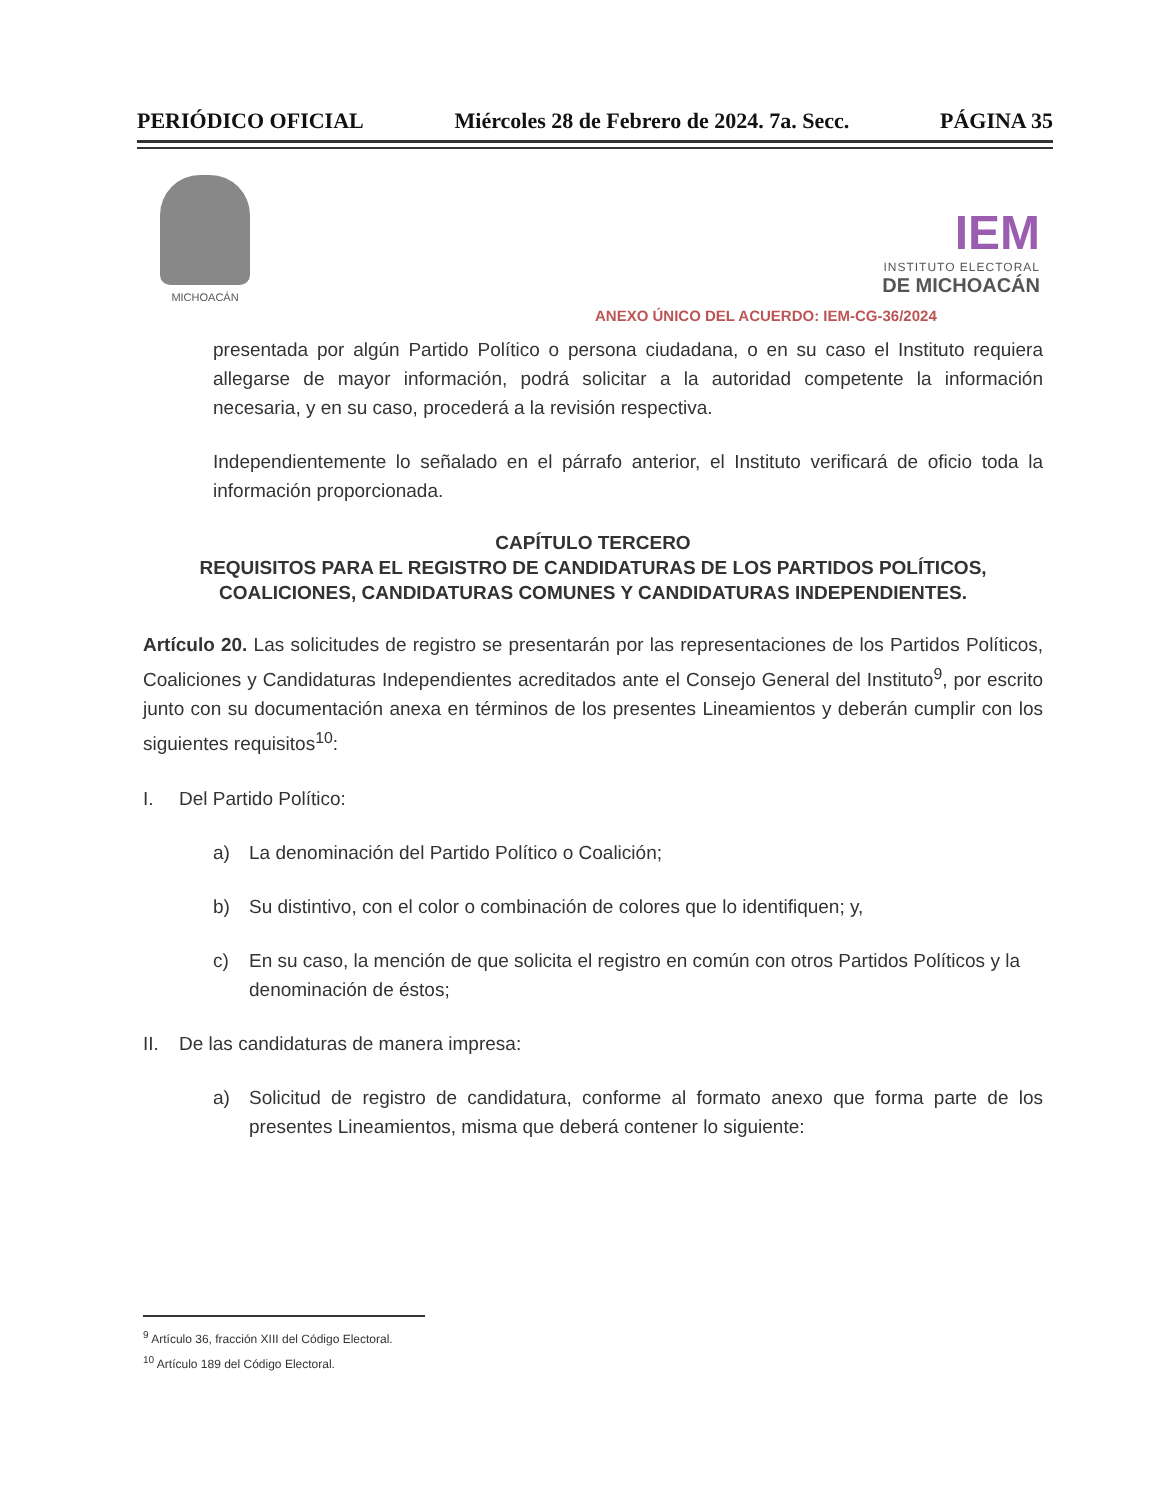PERIÓDICO OFICIAL Miércoles 28 de Febrero de 2024. 7a. Secc. PÁGINA 35
MICHOACÁN
IEM
INSTITUTO ELECTORAL
DE MICHOACÁN
ANEXO ÚNICO DEL ACUERDO: IEM-CG-36/2024
presentada por algún Partido Político o persona ciudadana, o en su caso el Instituto requiera allegarse de mayor información, podrá solicitar a la autoridad competente la información necesaria, y en su caso, procederá a la revisión respectiva.
Independientemente lo señalado en el párrafo anterior, el Instituto verificará de oficio toda la información proporcionada.
CAPÍTULO TERCERO
REQUISITOS PARA EL REGISTRO DE CANDIDATURAS DE LOS PARTIDOS POLÍTICOS, COALICIONES, CANDIDATURAS COMUNES Y CANDIDATURAS INDEPENDIENTES.
Artículo 20. Las solicitudes de registro se presentarán por las representaciones de los Partidos Políticos, Coaliciones y Candidaturas Independientes acreditados ante el Consejo General del Instituto<sup>9</sup>, por escrito junto con su documentación anexa en términos de los presentes Lineamientos y deberán cumplir con los siguientes requisitos<sup>10</sup>:
I. Del Partido Político:
a) La denominación del Partido Político o Coalición;
b) Su distintivo, con el color o combinación de colores que lo identifiquen; y,
c) En su caso, la mención de que solicita el registro en común con otros Partidos Políticos y la denominación de éstos;
II. De las candidaturas de manera impresa:
a) Solicitud de registro de candidatura, conforme al formato anexo que forma parte de los presentes Lineamientos, misma que deberá contener lo siguiente:
<sup>9</sup> Artículo 36, fracción XIII del Código Electoral.
<sup>10</sup> Artículo 189 del Código Electoral.